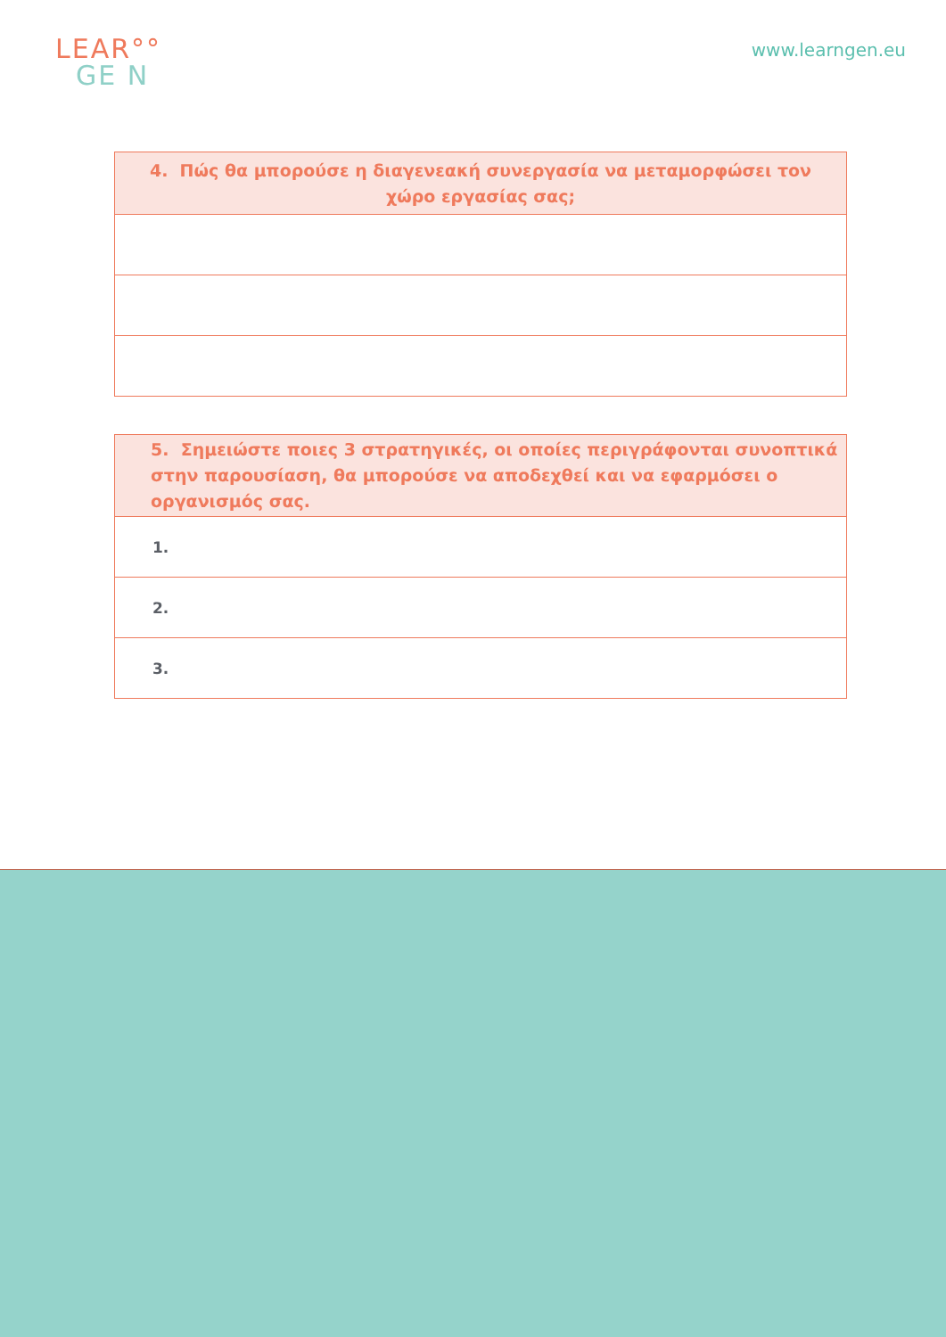LEAR°°
GE N
www.learngen.eu
| 4. Πώς θα μπορούσε η διαγενεακή συνεργασία να μεταμορφώσει τον χώρο εργασίας σας; |
| --- |
| 5. Σημειώστε ποιες 3 στρατηγικές, οι οποίες περιγράφονται συνοπτικά στην παρουσίαση, θα μπορούσε να αποδεχθεί και να εφαρμόσει ο οργανισμός σας. |
| --- |
| 1. |
| 2. |
| 3. |